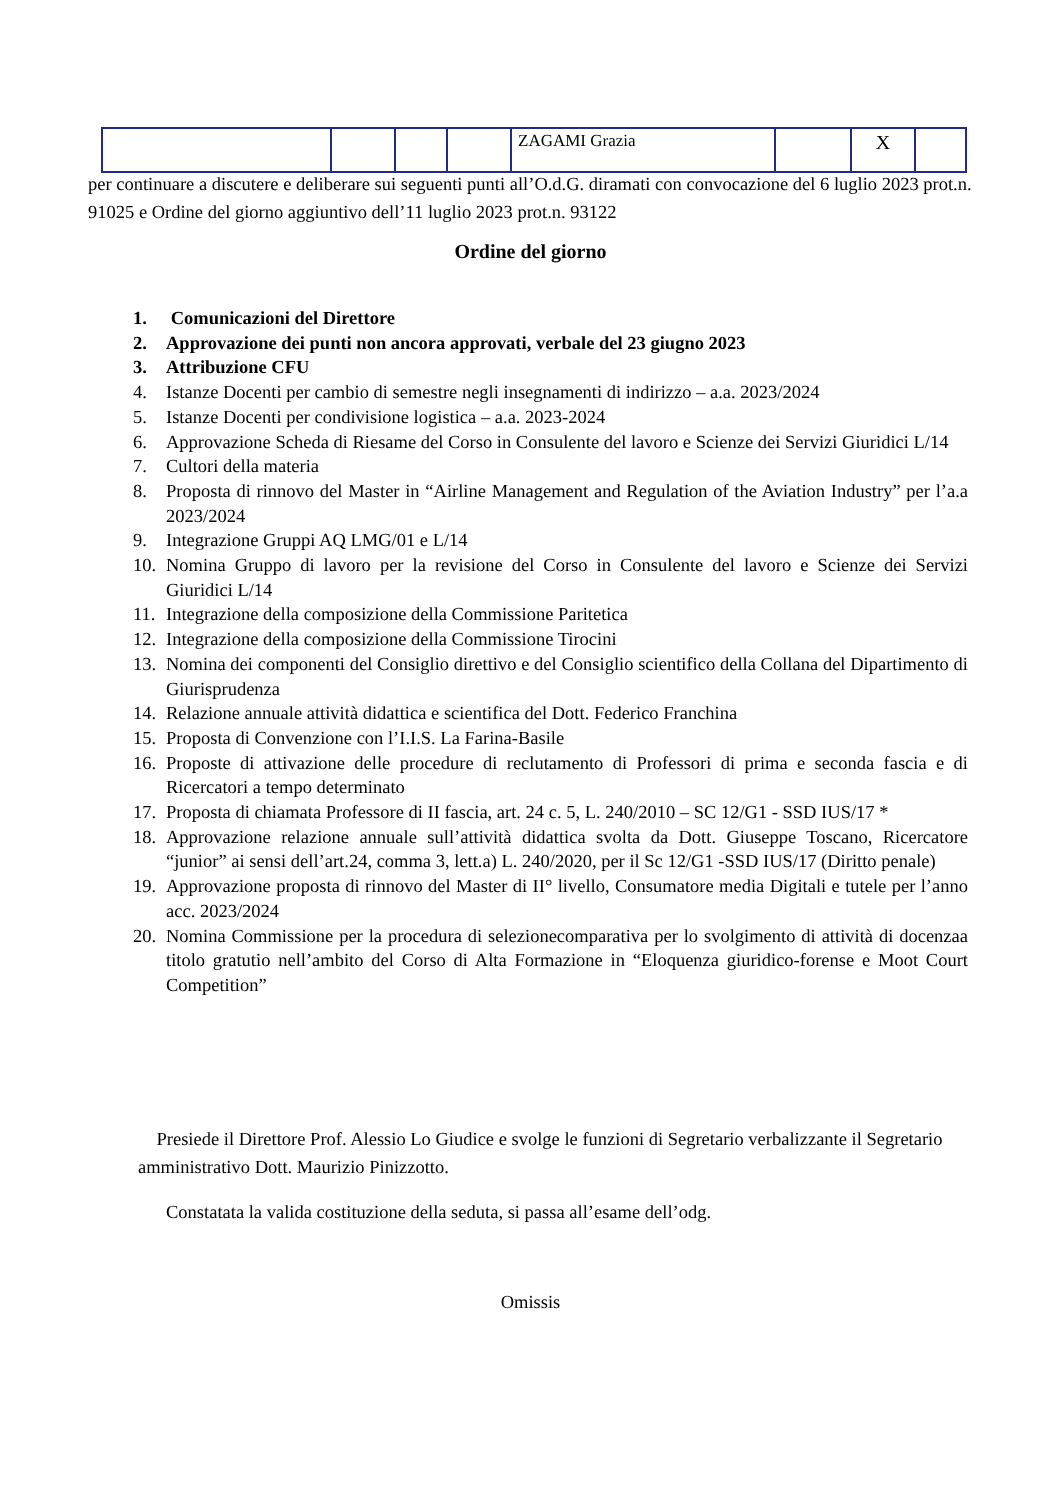| | | | | ZAGAMI Grazia | | X | |
per continuare a discutere e deliberare sui seguenti punti all’O.d.G. diramati con convocazione del 6 luglio 2023 prot.n. 91025 e Ordine del giorno aggiuntivo dell’11 luglio 2023 prot.n. 93122
Ordine del giorno
1. Comunicazioni del Direttore
2. Approvazione dei punti non ancora approvati, verbale del 23 giugno 2023
3. Attribuzione CFU
4. Istanze Docenti per cambio di semestre negli insegnamenti di indirizzo – a.a. 2023/2024
5. Istanze Docenti per condivisione logistica – a.a. 2023-2024
6. Approvazione Scheda di Riesame del Corso in Consulente del lavoro e Scienze dei Servizi Giuridici L/14
7. Cultori della materia
8. Proposta di rinnovo del Master in “Airline Management and Regulation of the Aviation Industry” per l’a.a 2023/2024
9. Integrazione Gruppi AQ LMG/01 e L/14
10. Nomina Gruppo di lavoro per la revisione del Corso in Consulente del lavoro e Scienze dei Servizi Giuridici L/14
11. Integrazione della composizione della Commissione Paritetica
12. Integrazione della composizione della Commissione Tirocini
13. Nomina dei componenti del Consiglio direttivo e del Consiglio scientifico della Collana del Dipartimento di Giurisprudenza
14. Relazione annuale attività didattica e scientifica del Dott. Federico Franchina
15. Proposta di Convenzione con l’I.I.S. La Farina-Basile
16. Proposte di attivazione delle procedure di reclutamento di Professori di prima e seconda fascia e di Ricercatori a tempo determinato
17. Proposta di chiamata Professore di II fascia, art. 24 c. 5, L. 240/2010 – SC 12/G1 - SSD IUS/17 *
18. Approvazione relazione annuale sull’attività didattica svolta da Dott. Giuseppe Toscano, Ricercatore “junior” ai sensi dell’art.24, comma 3, lett.a) L. 240/2020, per il Sc 12/G1 -SSD IUS/17 (Diritto penale)
19. Approvazione proposta di rinnovo del Master di II° livello, Consumatore media Digitali e tutele per l’anno acc. 2023/2024
20. Nomina Commissione per la procedura di selezionecomparativa per lo svolgimento di attività di docenzaa titolo gratutio nell’ambito del Corso di Alta Formazione in “Eloquenza giuridico-forense e Moot Court Competition”
Presiede il Direttore Prof. Alessio Lo Giudice e svolge le funzioni di Segretario verbalizzante il Segretario amministrativo Dott. Maurizio Pinizzotto.
Constatata la valida costituzione della seduta, si passa all’esame dell’odg.
Omissis